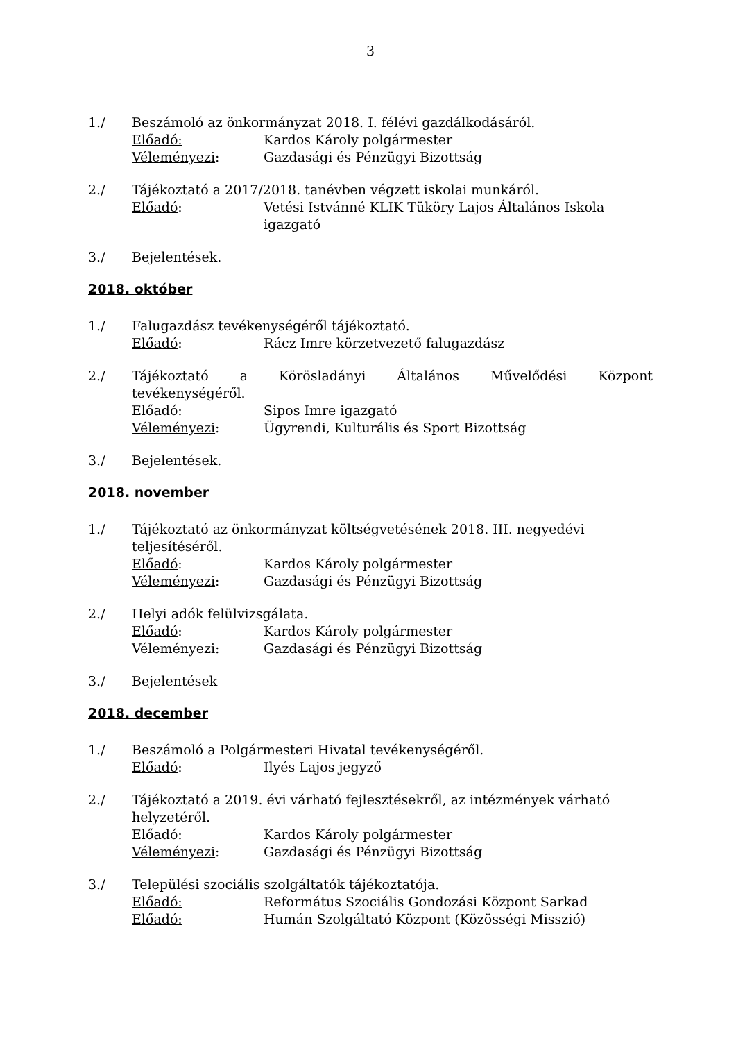3
1./ Beszámoló az önkormányzat 2018. I. félévi gazdálkodásáról.
Előadó: Kardos Károly polgármester
Véleményezi: Gazdasági és Pénzügyi Bizottság
2./ Tájékoztató a 2017/2018. tanévben végzett iskolai munkáról.
Előadó: Vetési Istvánné KLIK Tüköry Lajos Általános Iskola igazgató
3./ Bejelentések.
2018. október
1./ Falugazdász tevékenységéről tájékoztató.
Előadó: Rácz Imre körzetvezető falugazdász
2./ Tájékoztató a Körösladányi Általános Művelődési Központ
tevékenységéről.
Előadó: Sipos Imre igazgató
Véleményezi: Ügyrendi, Kulturális és Sport Bizottság
3./ Bejelentések.
2018. november
1./ Tájékoztató az önkormányzat költségvetésének 2018. III. negyedévi teljesítéséről.
Előadó: Kardos Károly polgármester
Véleményezi: Gazdasági és Pénzügyi Bizottság
2./ Helyi adók felülvizsgálata.
Előadó: Kardos Károly polgármester
Véleményezi: Gazdasági és Pénzügyi Bizottság
3./ Bejelentések
2018. december
1./ Beszámoló a Polgármesteri Hivatal tevékenységéről.
Előadó: Ilyés Lajos jegyző
2./ Tájékoztató a 2019. évi várható fejlesztésekről, az intézmények várható helyzetéről.
Előadó: Kardos Károly polgármester
Véleményezi: Gazdasági és Pénzügyi Bizottság
3./ Települési szociális szolgáltatók tájékoztatója.
Előadó: Református Szociális Gondozási Központ Sarkad
Előadó: Humán Szolgáltató Központ (Közösségi Misszió)